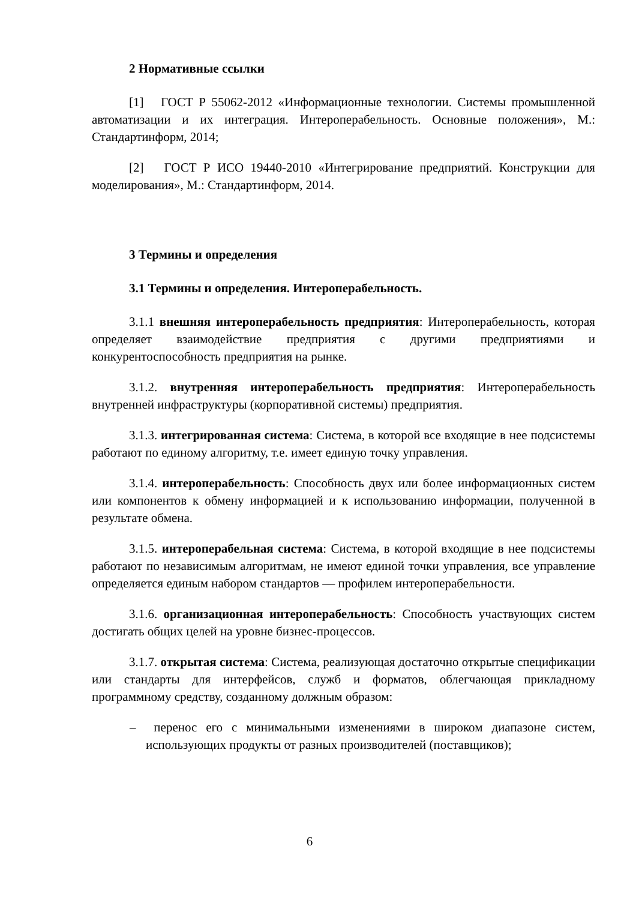2 Нормативные ссылки
[1] ГОСТ Р 55062-2012 «Информационные технологии. Системы промышленной автоматизации и их интеграция. Интероперабельность. Основные положения», М.: Стандартинформ, 2014;
[2] ГОСТ Р ИСО 19440-2010 «Интегрирование предприятий. Конструкции для моделирования», М.: Стандартинформ, 2014.
3 Термины и определения
3.1 Термины и определения. Интероперабельность.
3.1.1 внешняя интероперабельность предприятия: Интероперабельность, которая определяет взаимодействие предприятия с другими предприятиями и конкурентоспособность предприятия на рынке.
3.1.2. внутренняя интероперабельность предприятия: Интероперабельность внутренней инфраструктуры (корпоративной системы) предприятия.
3.1.3. интегрированная система: Система, в которой все входящие в нее подсистемы работают по единому алгоритму, т.е. имеет единую точку управления.
3.1.4. интероперабельность: Способность двух или более информационных систем или компонентов к обмену информацией и к использованию информации, полученной в результате обмена.
3.1.5. интероперабельная система: Система, в которой входящие в нее подсистемы работают по независимым алгоритмам, не имеют единой точки управления, все управление определяется единым набором стандартов — профилем интероперабельности.
3.1.6. организационная интероперабельность: Способность участвующих систем достигать общих целей на уровне бизнес-процессов.
3.1.7. открытая система: Система, реализующая достаточно открытые спецификации или стандарты для интерфейсов, служб и форматов, облегчающая прикладному программному средству, созданному должным образом:
– перенос его с минимальными изменениями в широком диапазоне систем, использующих продукты от разных производителей (поставщиков);
6